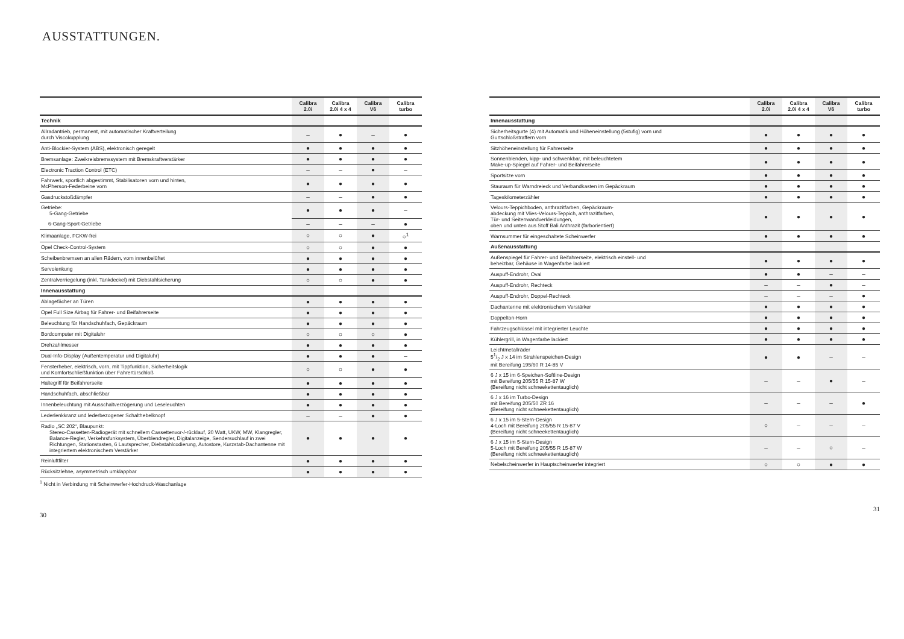AUSSTATTUNGEN.
| | Calibra 2.0i | Calibra 2.0i 4 x 4 | Calibra V6 | Calibra turbo |
| --- | --- | --- | --- | --- |
| Technik | | | | |
| Allradantrieb, permanent, mit automatischer Kraftverteilung durch Viscokupplung | – | ● | – | ● |
| Anti-Blockier-System (ABS), elektronisch geregelt | ● | ● | ● | ● |
| Bremsanlage: Zweikreisbremssystem mit Bremskraftverstärker | ● | ● | ● | ● |
| Electronic Traction Control (ETC) | – | – | ● | – |
| Fahrwerk, sportlich abgestimmt, Stabilisatoren vorn und hinten, McPherson-Federbeine vorn | ● | ● | ● | ● |
| Gasdruckstoßdämpfer | – | – | ● | ● |
| Getriebe: 5-Gang-Getriebe | ● | ● | ● | – |
| 6-Gang-Sport-Getriebe | – | – | – | ● |
| Klimaanlage, FCKW-frei | ○ | ○ | ● | ○<sup>1</sup> |
| Opel Check-Control-System | ○ | ○ | ● | ● |
| Scheibenbremsen an allen Rädern, vorn innenbelüftet | ● | ● | ● | ● |
| Servolenkung | ● | ● | ● | ● |
| Zentralverriegelung (inkl. Tankdeckel) mit Diebstahlsicherung | ○ | ○ | ● | ● |
| Innenausstattung | | | | |
| Ablagefächer an Türen | ● | ● | ● | ● |
| Opel Full Size Airbag für Fahrer- und Beifahrerseite | ● | ● | ● | ● |
| Beleuchtung für Handschuhfach, Gepäckraum | ● | ● | ● | ● |
| Bordcomputer mit Digitaluhr | ○ | ○ | ○ | ● |
| Drehzahlmesser | ● | ● | ● | ● |
| Dual-Info-Display (Außentemperatur und Digitaluhr) | ● | ● | ● | – |
| Fensterheber, elektrisch, vorn, mit Tippfunktion, Sicherheitslogik und Komfortschließfunktion über Fahrertürschloß | ○ | ○ | ● | ● |
| Haltegriff für Beifahrerseite | ● | ● | ● | ● |
| Handschuhfach, abschließbar | ● | ● | ● | ● |
| Innenbeleuchtung mit Ausschaltverzögerung und Leseleuchten | ● | ● | ● | ● |
| Lederlenkkranz und lederbezogener Schalthebelknopf | – | – | ● | ● |
| Radio „SC 202“, Blaupunkt: Stereo-Cassetten-Radiogerät mit schnellem Cassettenvor-/-rücklauf, 20 Watt, UKW, MW, Klangregler, Balance-Regler, Verkehrsfunksystem, Überblendregler, Digitalanzeige, Sendersuchlauf in zwei Richtungen, Stationstasten, 6 Lautsprecher, Diebstahlcodierung, Autostore, Kurzstab-Dachantenne mit integriertem elektronischem Verstärker | ● | ● | ● | ● |
| Reinluftfilter | ● | ● | ● | ● |
| Rücksitzlehne, asymmetrisch umklappbar | ● | ● | ● | ● |
<sup>1</sup> Nicht in Verbindung mit Scheinwerfer-Hochdruck-Waschanlage
30
| | Calibra 2.0i | Calibra 2.0i 4 x 4 | Calibra V6 | Calibra turbo |
| --- | --- | --- | --- | --- |
| Innenausstattung | | | | |
| Sicherheitsgurte (4) mit Automatik und Höheneinstellung (5stufig) vorn und Gurtschloßstraffern vorn | ● | ● | ● | ● |
| Sitzhöheneinstellung für Fahrerseite | ● | ● | ● | ● |
| Sonnenblenden, kipp- und schwenkbar, mit beleuchtetem Make-up-Spiegel auf Fahrer- und Beifahrerseite | ● | ● | ● | ● |
| Sportsitze vorn | ● | ● | ● | ● |
| Stauraum für Warndreieck und Verbandkasten im Gepäckraum | ● | ● | ● | ● |
| Tageskilometerzähler | ● | ● | ● | ● |
| Velours-Teppichboden, anthrazitfarben, Gepäckraum- abdeckung mit Vlies-Velours-Teppich, anthrazitfarben, Tür- und Seitenwandverkleidungen, oben und unten aus Stoff Bali Anthrazit (farborientiert) | ● | ● | ● | ● |
| Warnsummer für eingeschaltete Scheinwerfer | ● | ● | ● | ● |
| Außenausstattung | | | | |
| Außenspiegel für Fahrer- und Beifahrerseite, elektrisch einstell- und beheizbar, Gehäuse in Wagenfarbe lackiert | ● | ● | ● | ● |
| Auspuff-Endrohr, Oval | ● | ● | – | – |
| Auspuff-Endrohr, Rechteck | – | – | ● | – |
| Auspuff-Endrohr, Doppel-Rechteck | – | – | – | ● |
| Dachantenne mit elektronischem Verstärker | ● | ● | ● | ● |
| Doppelton-Horn | ● | ● | ● | ● |
| Fahrzeugschlüssel mit integrierter Leuchte | ● | ● | ● | ● |
| Kühlergrill, in Wagenfarbe lackiert | ● | ● | ● | ● |
| Leichtmetallräder 51/2 J x 14 im Strahlenspeichen-Design mit Bereifung 195/60 R 14-85 V | ● | ● | – | – |
| 6 J x 15 im 6-Speichen-Softline-Design mit Bereifung 205/55 R 15-87 W (Bereifung nicht schneekettentauglich) | – | – | ● | – |
| 6 J x 16 im Turbo-Design mit Bereifung 205/50 ZR 16 (Bereifung nicht schneekettentauglich) | – | – | – | ● |
| 6 J x 15 im 5-Stern-Design 4-Loch mit Bereifung 205/55 R 15-87 V (Bereifung nicht schneekettentauglich) | ○ | – | – | – |
| 6 J x 15 im 5-Stern-Design 5-Loch mit Bereifung 205/55 R 15-87 W (Bereifung nicht schneekettentauglich) | – | – | ○ | – |
| Nebelscheinwerfer in Hauptscheinwerfer integriert | ○ | ○ | ● | ● |
31